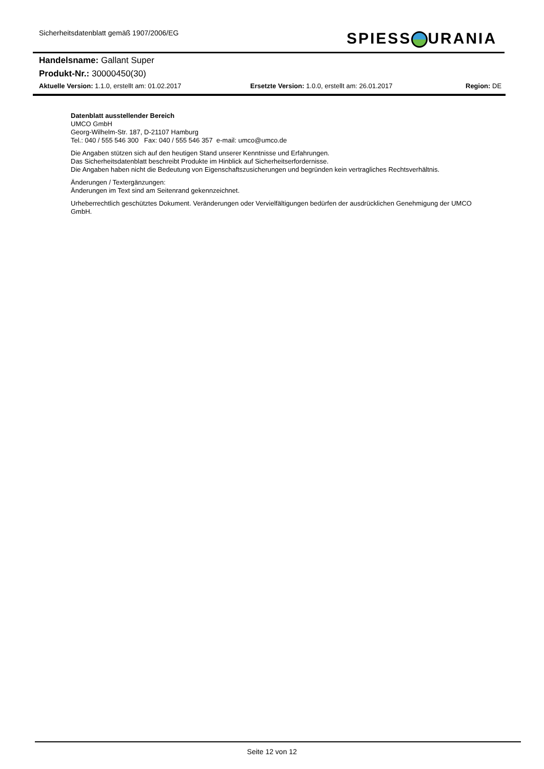Sicherheitsdatenblatt gemäß 1907/2006/EG
SPIESS URANIA
Handelsname: Gallant Super
Produkt-Nr.: 30000450(30)
Aktuelle Version: 1.1.0, erstellt am: 01.02.2017 Ersetzte Version: 1.0.0, erstellt am: 26.01.2017 Region: DE
Datenblatt ausstellender Bereich
UMCO GmbH
Georg-Wilhelm-Str. 187, D-21107 Hamburg
Tel.: 040 / 555 546 300 Fax: 040 / 555 546 357 e-mail: umco@umco.de
Die Angaben stützen sich auf den heutigen Stand unserer Kenntnisse und Erfahrungen.
Das Sicherheitsdatenblatt beschreibt Produkte im Hinblick auf Sicherheitserfordernisse.
Die Angaben haben nicht die Bedeutung von Eigenschaftszusicherungen und begründen kein vertragliches Rechtsverhältnis.
Änderungen / Textergänzungen:
Änderungen im Text sind am Seitenrand gekennzeichnet.
Urheberrechtlich geschütztes Dokument. Veränderungen oder Vervielfältigungen bedürfen der ausdrücklichen Genehmigung der UMCO GmbH.
Seite 12 von 12